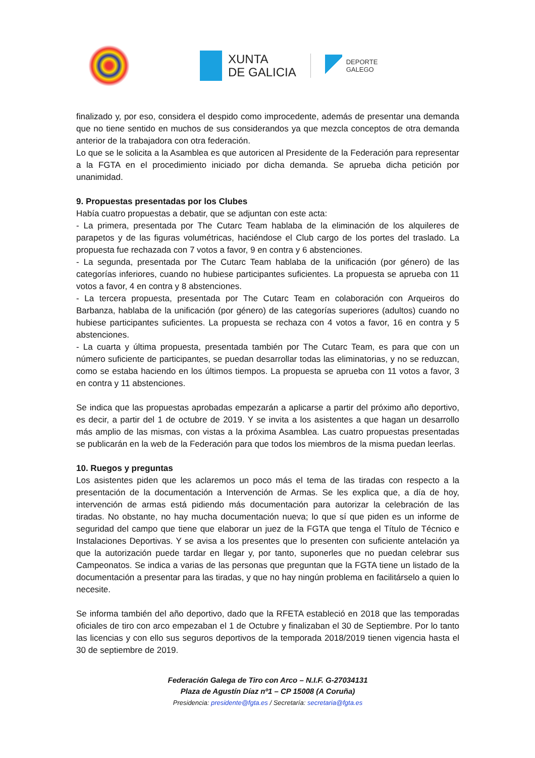XUNTA
DE GALICIA
DEPORTE
GALEGO
finalizado y, por eso, considera el despido como improcedente, además de presentar una demanda que no tiene sentido en muchos de sus considerandos ya que mezcla conceptos de otra demanda anterior de la trabajadora con otra federación.
Lo que se le solicita a la Asamblea es que autoricen al Presidente de la Federación para representar a la FGTA en el procedimiento iniciado por dicha demanda. Se aprueba dicha petición por unanimidad.
9. Propuestas presentadas por los Clubes
Había cuatro propuestas a debatir, que se adjuntan con este acta:
- La primera, presentada por The Cutarc Team hablaba de la eliminación de los alquileres de parapetos y de las figuras volumétricas, haciéndose el Club cargo de los portes del traslado. La propuesta fue rechazada con 7 votos a favor, 9 en contra y 6 abstenciones.
- La segunda, presentada por The Cutarc Team hablaba de la unificación (por género) de las categorías inferiores, cuando no hubiese participantes suficientes. La propuesta se aprueba con 11 votos a favor, 4 en contra y 8 abstenciones.
- La tercera propuesta, presentada por The Cutarc Team en colaboración con Arqueiros do Barbanza, hablaba de la unificación (por género) de las categorías superiores (adultos) cuando no hubiese participantes suficientes. La propuesta se rechaza con 4 votos a favor, 16 en contra y 5 abstenciones.
- La cuarta y última propuesta, presentada también por The Cutarc Team, es para que con un número suficiente de participantes, se puedan desarrollar todas las eliminatorias, y no se reduzcan, como se estaba haciendo en los últimos tiempos. La propuesta se aprueba con 11 votos a favor, 3 en contra y 11 abstenciones.
Se indica que las propuestas aprobadas empezarán a aplicarse a partir del próximo año deportivo, es decir, a partir del 1 de octubre de 2019. Y se invita a los asistentes a que hagan un desarrollo más amplio de las mismas, con vistas a la próxima Asamblea. Las cuatro propuestas presentadas se publicarán en la web de la Federación para que todos los miembros de la misma puedan leerlas.
10. Ruegos y preguntas
Los asistentes piden que les aclaremos un poco más el tema de las tiradas con respecto a la presentación de la documentación a Intervención de Armas. Se les explica que, a día de hoy, intervención de armas está pidiendo más documentación para autorizar la celebración de las tiradas. No obstante, no hay mucha documentación nueva; lo que sí que piden es un informe de seguridad del campo que tiene que elaborar un juez de la FGTA que tenga el Título de Técnico e Instalaciones Deportivas. Y se avisa a los presentes que lo presenten con suficiente antelación ya que la autorización puede tardar en llegar y, por tanto, suponerles que no puedan celebrar sus Campeonatos. Se indica a varias de las personas que preguntan que la FGTA tiene un listado de la documentación a presentar para las tiradas, y que no hay ningún problema en facilitárselo a quien lo necesite.
Se informa también del año deportivo, dado que la RFETA estableció en 2018 que las temporadas oficiales de tiro con arco empezaban el 1 de Octubre y finalizaban el 30 de Septiembre. Por lo tanto las licencias y con ello sus seguros deportivos de la temporada 2018/2019 tienen vigencia hasta el 30 de septiembre de 2019.
Federación Galega de Tiro con Arco – N.I.F. G-27034131
Plaza de Agustín Díaz nº1 – CP 15008 (A Coruña)
Presidencia: presidente@fgta.es / Secretaría: secretaria@fgta.es